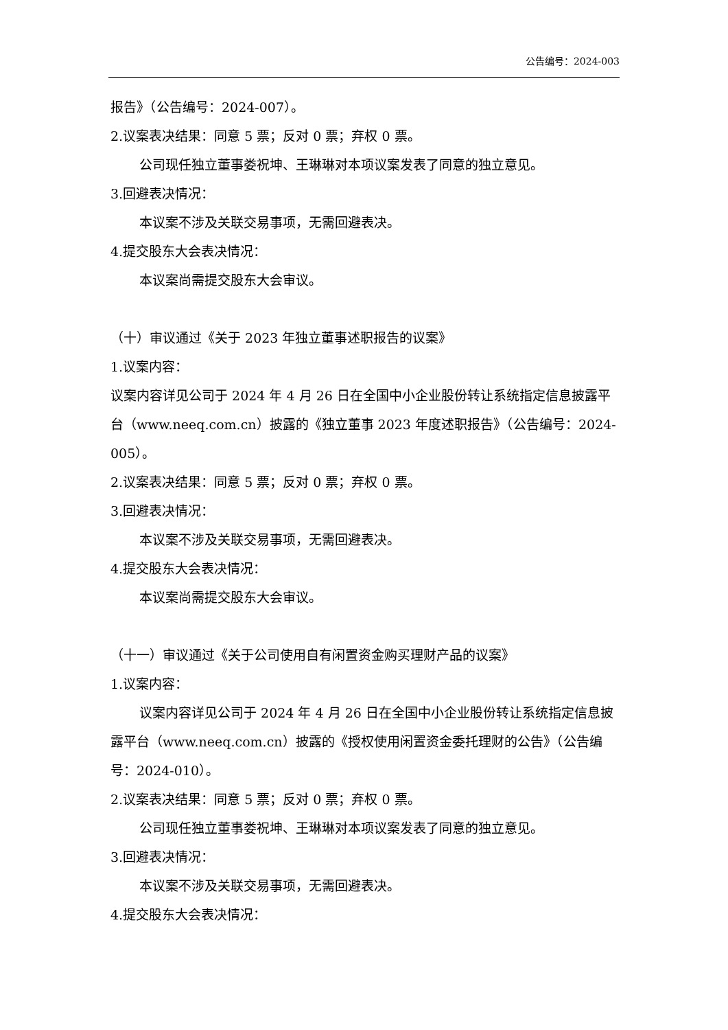公告编号：2024-003
报告》（公告编号：2024-007）。
2.议案表决结果：同意 5 票；反对 0 票；弃权 0 票。
公司现任独立董事娄祝坤、王琳琳对本项议案发表了同意的独立意见。
3.回避表决情况：
本议案不涉及关联交易事项，无需回避表决。
4.提交股东大会表决情况：
本议案尚需提交股东大会审议。
（十）审议通过《关于 2023 年独立董事述职报告的议案》
1.议案内容：
议案内容详见公司于 2024 年 4 月 26 日在全国中小企业股份转让系统指定信息披露平台（www.neeq.com.cn）披露的《独立董事 2023 年度述职报告》（公告编号：2024-005）。
2.议案表决结果：同意 5 票；反对 0 票；弃权 0 票。
3.回避表决情况：
本议案不涉及关联交易事项，无需回避表决。
4.提交股东大会表决情况：
本议案尚需提交股东大会审议。
（十一）审议通过《关于公司使用自有闲置资金购买理财产品的议案》
1.议案内容：
议案内容详见公司于 2024 年 4 月 26 日在全国中小企业股份转让系统指定信息披露平台（www.neeq.com.cn）披露的《授权使用闲置资金委托理财的公告》（公告编号：2024-010）。
2.议案表决结果：同意 5 票；反对 0 票；弃权 0 票。
公司现任独立董事娄祝坤、王琳琳对本项议案发表了同意的独立意见。
3.回避表决情况：
本议案不涉及关联交易事项，无需回避表决。
4.提交股东大会表决情况：